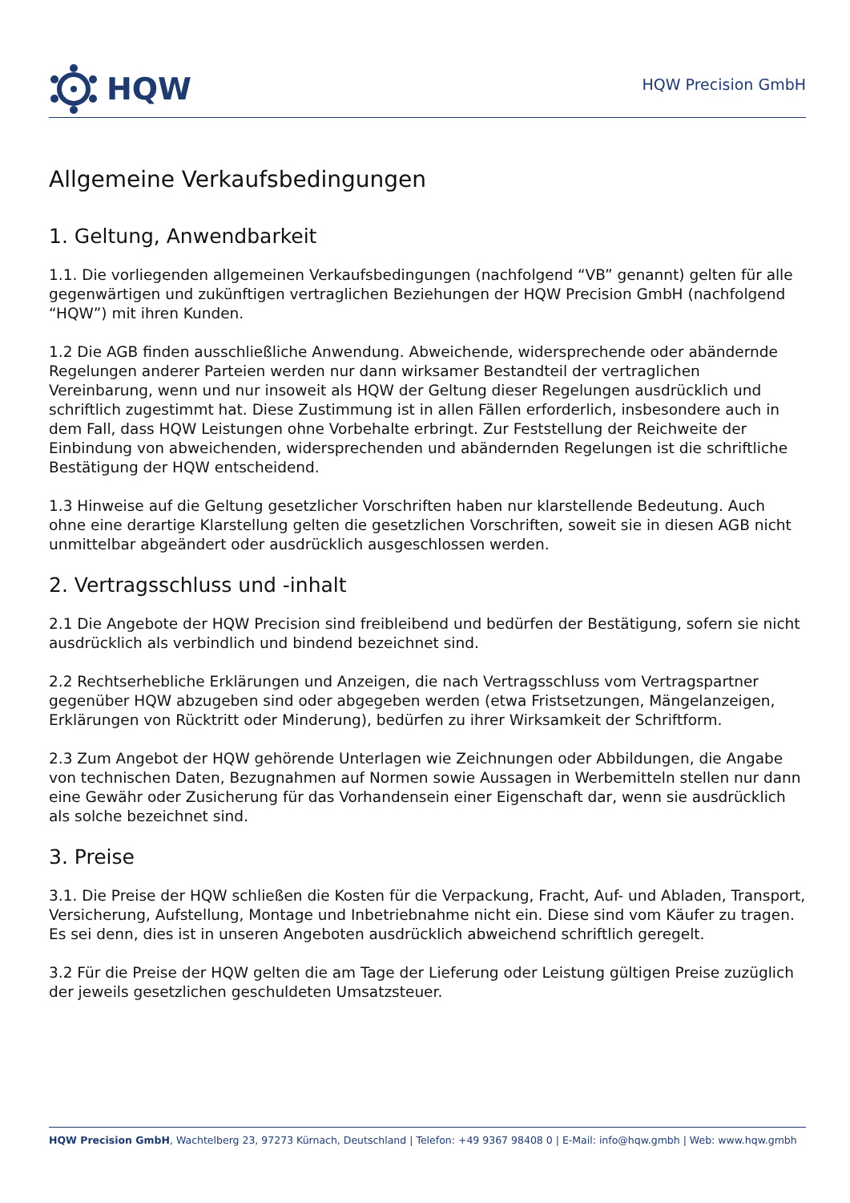HQW
HQW Precision GmbH
Allgemeine Verkaufsbedingungen
1. Geltung, Anwendbarkeit
1.1. Die vorliegenden allgemeinen Verkaufsbedingungen (nachfolgend “VB” genannt) gelten für alle gegenwärtigen und zukünftigen vertraglichen Beziehungen der HQW Precision GmbH (nachfolgend “HQW”) mit ihren Kunden.
1.2 Die AGB finden ausschließliche Anwendung. Abweichende, widersprechende oder abändernde Regelungen anderer Parteien werden nur dann wirksamer Bestandteil der vertraglichen Vereinbarung, wenn und nur insoweit als HQW der Geltung dieser Regelungen ausdrücklich und schriftlich zugestimmt hat. Diese Zustimmung ist in allen Fällen erforderlich, insbesondere auch in dem Fall, dass HQW Leistungen ohne Vorbehalte erbringt. Zur Feststellung der Reichweite der Einbindung von abweichenden, widersprechenden und abändernden Regelungen ist die schriftliche Bestätigung der HQW entscheidend.
1.3 Hinweise auf die Geltung gesetzlicher Vorschriften haben nur klarstellende Bedeutung. Auch ohne eine derartige Klarstellung gelten die gesetzlichen Vorschriften, soweit sie in diesen AGB nicht unmittelbar abgeändert oder ausdrücklich ausgeschlossen werden.
2. Vertragsschluss und -inhalt
2.1 Die Angebote der HQW Precision sind freibleibend und bedürfen der Bestätigung, sofern sie nicht ausdrücklich als verbindlich und bindend bezeichnet sind.
2.2 Rechtserhebliche Erklärungen und Anzeigen, die nach Vertragsschluss vom Vertragspartner gegenüber HQW abzugeben sind oder abgegeben werden (etwa Fristsetzungen, Mängelanzeigen, Erklärungen von Rücktritt oder Minderung), bedürfen zu ihrer Wirksamkeit der Schriftform.
2.3 Zum Angebot der HQW gehörende Unterlagen wie Zeichnungen oder Abbildungen, die Angabe von technischen Daten, Bezugnahmen auf Normen sowie Aussagen in Werbemitteln stellen nur dann eine Gewähr oder Zusicherung für das Vorhandensein einer Eigenschaft dar, wenn sie ausdrücklich als solche bezeichnet sind.
3. Preise
3.1. Die Preise der HQW schließen die Kosten für die Verpackung, Fracht, Auf- und Abladen, Transport, Versicherung, Aufstellung, Montage und Inbetriebnahme nicht ein. Diese sind vom Käufer zu tragen. Es sei denn, dies ist in unseren Angeboten ausdrücklich abweichend schriftlich geregelt.
3.2 Für die Preise der HQW gelten die am Tage der Lieferung oder Leistung gültigen Preise zuzüglich der jeweils gesetzlichen geschuldeten Umsatzsteuer.
HQW Precision GmbH, Wachtelberg 23, 97273 Kürnach, Deutschland | Telefon: +49 9367 98408 0 | E-Mail: info@hqw.gmbh | Web: www.hqw.gmbh